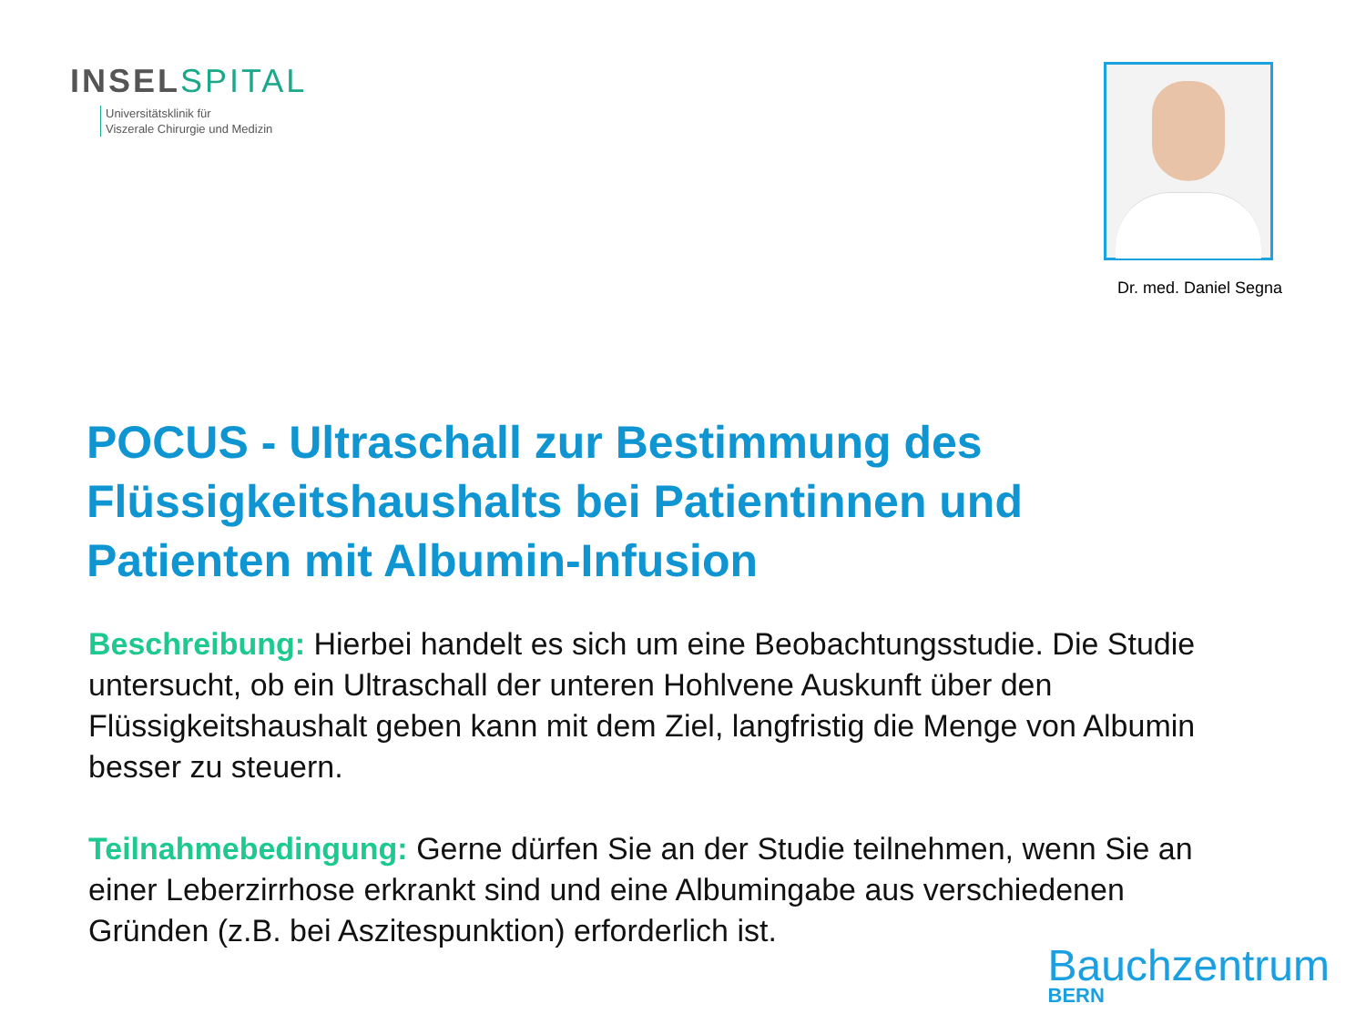INSELSPITAL
Universitätsklinik für
Viszerale Chirurgie und Medizin
Dr. med. Daniel Segna
POCUS - Ultraschall zur Bestimmung des Flüssigkeitshaushalts bei Patientinnen und Patienten mit Albumin-Infusion
Beschreibung: Hierbei handelt es sich um eine Beobachtungsstudie. Die Studie untersucht, ob ein Ultraschall der unteren Hohlvene Auskunft über den Flüssigkeitshaushalt geben kann mit dem Ziel, langfristig die Menge von Albumin besser zu steuern.
Teilnahmebedingung: Gerne dürfen Sie an der Studie teilnehmen, wenn Sie an einer Leberzirrhose erkrankt sind und eine Albumingabe aus verschiedenen Gründen (z.B. bei Aszitespunktion) erforderlich ist.
Bauchzentrum
BERN